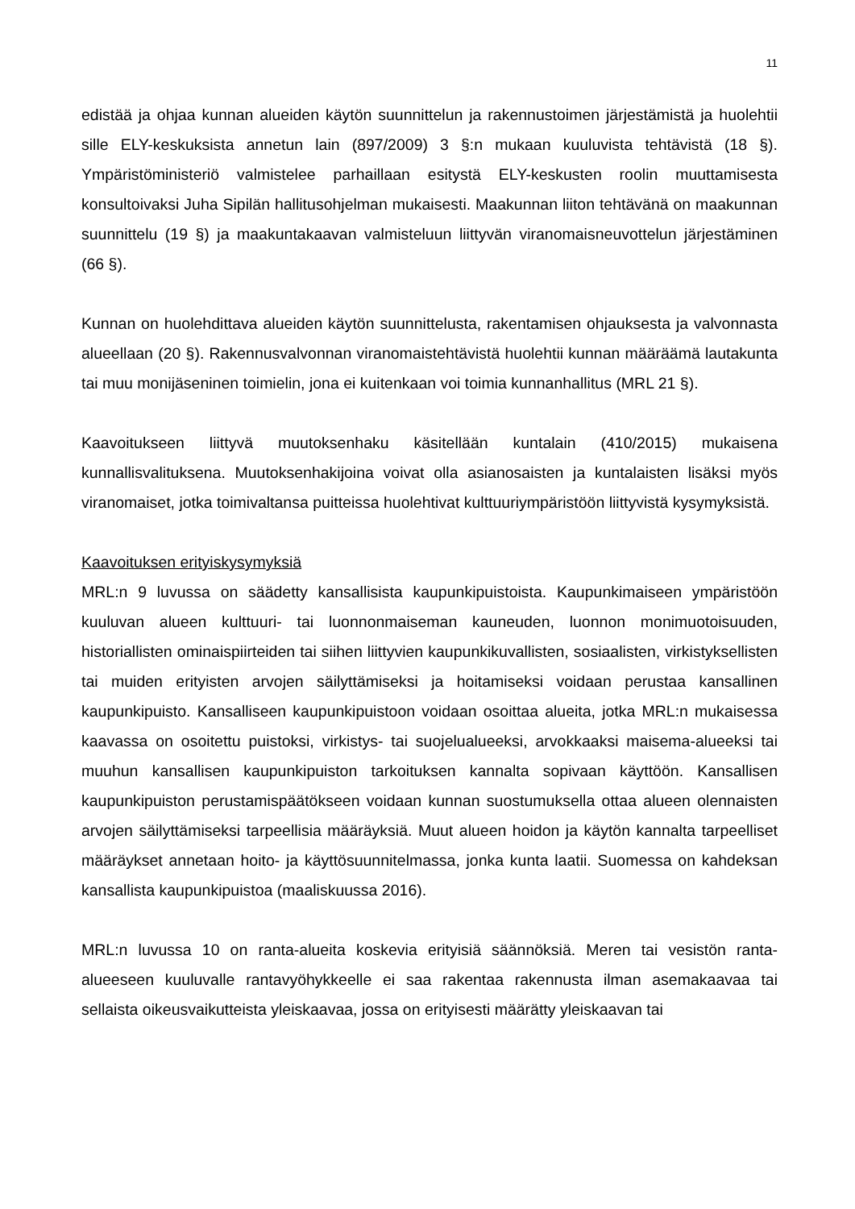11
edistää ja ohjaa kunnan alueiden käytön suunnittelun ja rakennustoimen järjestämistä ja huolehtii sille ELY-keskuksista annetun lain (897/2009) 3 §:n mukaan kuuluvista tehtävistä (18 §). Ympäristöministeriö valmistelee parhaillaan esitystä ELY-keskusten roolin muuttamisesta konsultoivaksi Juha Sipilän hallitusohjelman mukaisesti. Maakunnan liiton tehtävänä on maakunnan suunnittelu (19 §) ja maakuntakaavan valmisteluun liittyvän viranomaisneuvottelun järjestäminen (66 §).
Kunnan on huolehdittava alueiden käytön suunnittelusta, rakentamisen ohjauksesta ja valvonnasta alueellaan (20 §). Rakennusvalvonnan viranomaistehtävistä huolehtii kunnan määräämä lautakunta tai muu monijäseninen toimielin, jona ei kuitenkaan voi toimia kunnanhallitus (MRL 21 §).
Kaavoitukseen liittyvä muutoksenhaku käsitellään kuntalain (410/2015) mukaisena kunnallisvalituksena. Muutoksenhakijoina voivat olla asianosaisten ja kuntalaisten lisäksi myös viranomaiset, jotka toimivaltansa puitteissa huolehtivat kulttuuriympäristöön liittyvistä kysymyksistä.
Kaavoituksen erityiskysymyksiä
MRL:n 9 luvussa on säädetty kansallisista kaupunkipuistoista. Kaupunkimaiseen ympäristöön kuuluvan alueen kulttuuri- tai luonnonmaiseman kauneuden, luonnon monimuotoisuuden, historiallisten ominaispiirteiden tai siihen liittyvien kaupunkikuvallisten, sosiaalisten, virkistyksellisten tai muiden erityisten arvojen säilyttämiseksi ja hoitamiseksi voidaan perustaa kansallinen kaupunkipuisto. Kansalliseen kaupunkipuistoon voidaan osoittaa alueita, jotka MRL:n mukaisessa kaavassa on osoitettu puistoksi, virkistys- tai suojelualueeksi, arvokkaaksi maisema-alueeksi tai muuhun kansallisen kaupunkipuiston tarkoituksen kannalta sopivaan käyttöön. Kansallisen kaupunkipuiston perustamispäätökseen voidaan kunnan suostumuksella ottaa alueen olennaisten arvojen säilyttämiseksi tarpeellisia määräyksiä. Muut alueen hoidon ja käytön kannalta tarpeelliset määräykset annetaan hoito- ja käyttösuunnitelmassa, jonka kunta laatii. Suomessa on kahdeksan kansallista kaupunkipuistoa (maaliskuussa 2016).
MRL:n luvussa 10 on ranta-alueita koskevia erityisiä säännöksiä. Meren tai vesistön ranta-alueeseen kuuluvalle rantavyöhykkeelle ei saa rakentaa rakennusta ilman asemakaavaa tai sellaista oikeusvaikutteista yleiskaavaa, jossa on erityisesti määrätty yleiskaavan tai